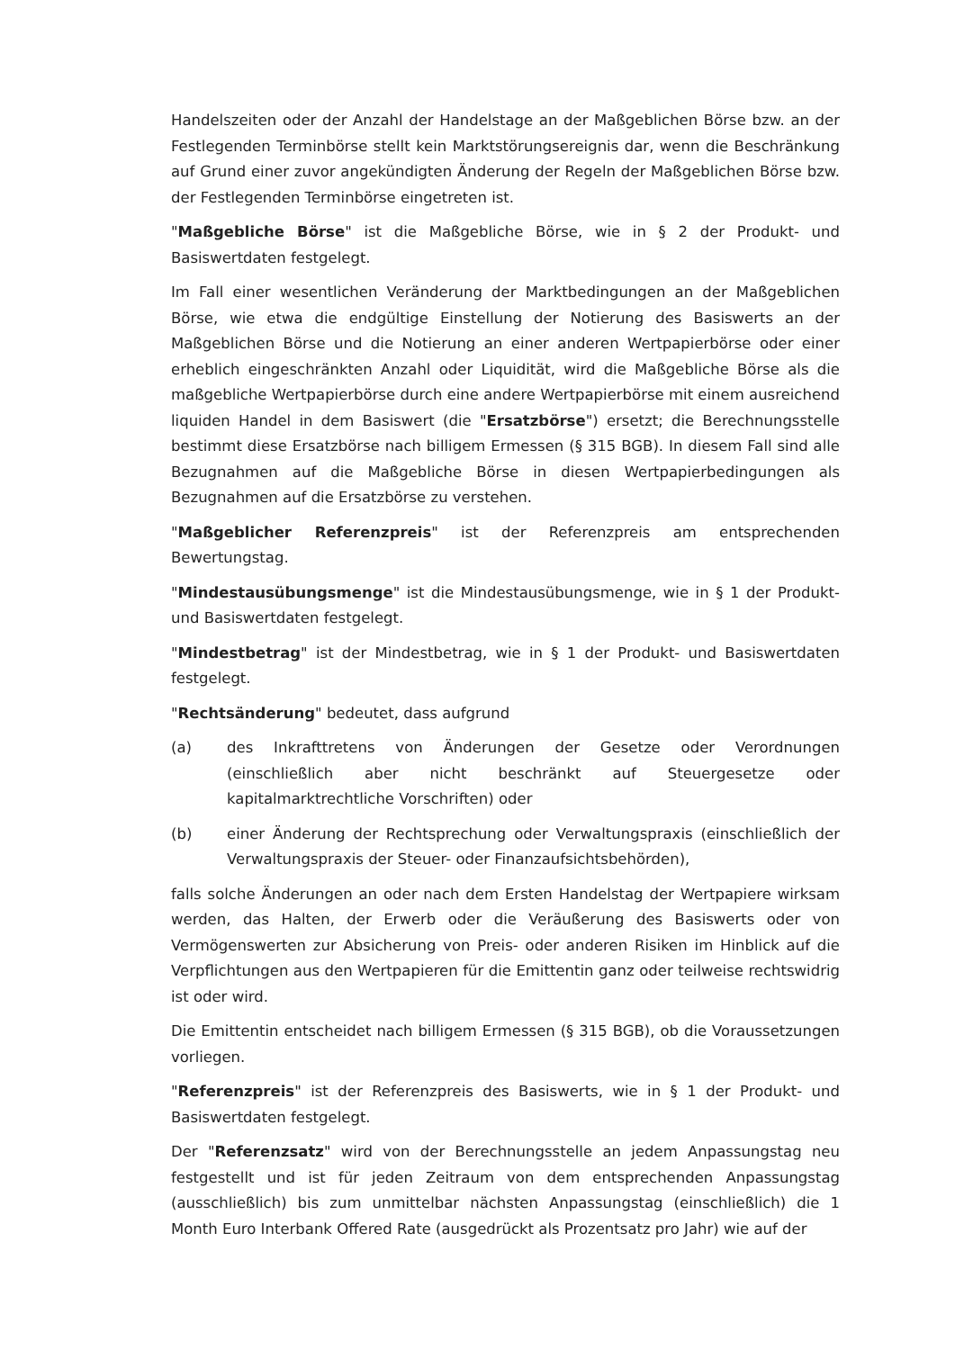Handelszeiten oder der Anzahl der Handelstage an der Maßgeblichen Börse bzw. an der Festlegenden Terminbörse stellt kein Marktstörungsereignis dar, wenn die Beschränkung auf Grund einer zuvor angekündigten Änderung der Regeln der Maßgeblichen Börse bzw. der Festlegenden Terminbörse eingetreten ist.
"Maßgebliche Börse" ist die Maßgebliche Börse, wie in § 2 der Produkt- und Basiswertdaten festgelegt.
Im Fall einer wesentlichen Veränderung der Marktbedingungen an der Maßgeblichen Börse, wie etwa die endgültige Einstellung der Notierung des Basiswerts an der Maßgeblichen Börse und die Notierung an einer anderen Wertpapierbörse oder einer erheblich eingeschränkten Anzahl oder Liquidität, wird die Maßgebliche Börse als die maßgebliche Wertpapierbörse durch eine andere Wertpapierbörse mit einem ausreichend liquiden Handel in dem Basiswert (die "Ersatzbörse") ersetzt; die Berechnungsstelle bestimmt diese Ersatzbörse nach billigem Ermessen (§ 315 BGB). In diesem Fall sind alle Bezugnahmen auf die Maßgebliche Börse in diesen Wertpapierbedingungen als Bezugnahmen auf die Ersatzbörse zu verstehen.
"Maßgeblicher Referenzpreis" ist der Referenzpreis am entsprechenden Bewertungstag.
"Mindestausübungsmenge" ist die Mindestausübungsmenge, wie in § 1 der Produkt- und Basiswertdaten festgelegt.
"Mindestbetrag" ist der Mindestbetrag, wie in § 1 der Produkt- und Basiswertdaten festgelegt.
"Rechtsänderung" bedeutet, dass aufgrund
(a) des Inkrafttretens von Änderungen der Gesetze oder Verordnungen (einschließlich aber nicht beschränkt auf Steuergesetze oder kapitalmarktrechtliche Vorschriften) oder
(b) einer Änderung der Rechtsprechung oder Verwaltungspraxis (einschließlich der Verwaltungspraxis der Steuer- oder Finanzaufsichtsbehörden),
falls solche Änderungen an oder nach dem Ersten Handelstag der Wertpapiere wirksam werden, das Halten, der Erwerb oder die Veräußerung des Basiswerts oder von Vermögenswerten zur Absicherung von Preis- oder anderen Risiken im Hinblick auf die Verpflichtungen aus den Wertpapieren für die Emittentin ganz oder teilweise rechtswidrig ist oder wird.
Die Emittentin entscheidet nach billigem Ermessen (§ 315 BGB), ob die Voraussetzungen vorliegen.
"Referenzpreis" ist der Referenzpreis des Basiswerts, wie in § 1 der Produkt- und Basiswertdaten festgelegt.
Der "Referenzsatz" wird von der Berechnungsstelle an jedem Anpassungstag neu festgestellt und ist für jeden Zeitraum von dem entsprechenden Anpassungstag (ausschließlich) bis zum unmittelbar nächsten Anpassungstag (einschließlich) die 1 Month Euro Interbank Offered Rate (ausgedrückt als Prozentsatz pro Jahr) wie auf der